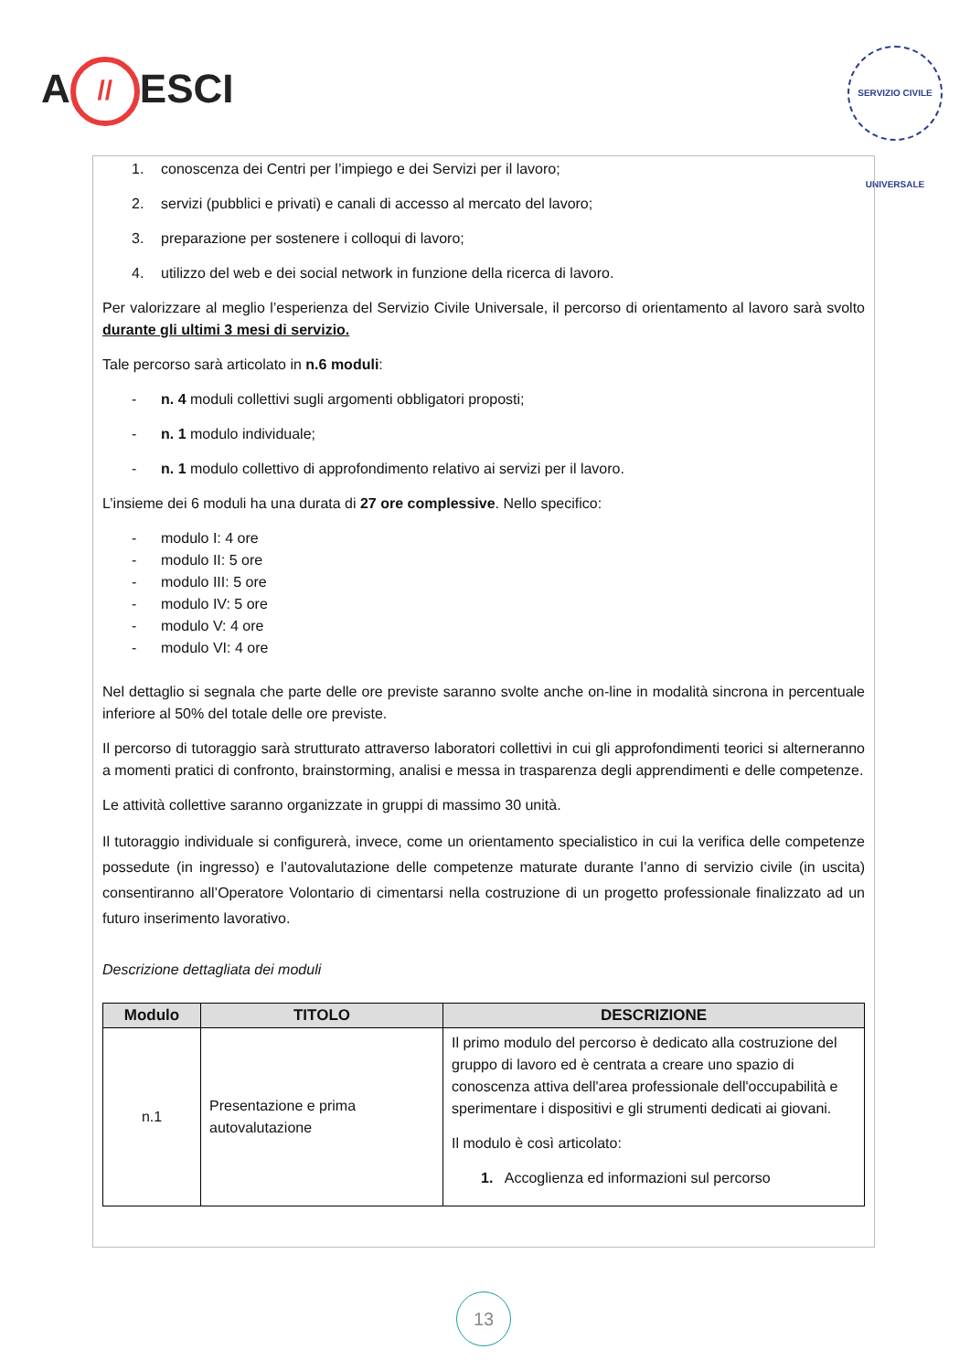A // ESCI
SERVIZIO CIVILE UNIVERSALE
1. conoscenza dei Centri per l’impiego e dei Servizi per il lavoro;
2. servizi (pubblici e privati) e canali di accesso al mercato del lavoro;
3. preparazione per sostenere i colloqui di lavoro;
4. utilizzo del web e dei social network in funzione della ricerca di lavoro.
Per valorizzare al meglio l’esperienza del Servizio Civile Universale, il percorso di orientamento al lavoro sarà svolto durante gli ultimi 3 mesi di servizio.
Tale percorso sarà articolato in n.6 moduli:
- n. 4 moduli collettivi sugli argomenti obbligatori proposti;
- n. 1 modulo individuale;
- n. 1 modulo collettivo di approfondimento relativo ai servizi per il lavoro.
L’insieme dei 6 moduli ha una durata di 27 ore complessive. Nello specifico:
- modulo I: 4 ore
- modulo II: 5 ore
- modulo III: 5 ore
- modulo IV: 5 ore
- modulo V: 4 ore
- modulo VI: 4 ore
Nel dettaglio si segnala che parte delle ore previste saranno svolte anche on-line in modalità sincrona in percentuale inferiore al 50% del totale delle ore previste.
Il percorso di tutoraggio sarà strutturato attraverso laboratori collettivi in cui gli approfondimenti teorici si alterneranno a momenti pratici di confronto, brainstorming, analisi e messa in trasparenza degli apprendimenti e delle competenze.
Le attività collettive saranno organizzate in gruppi di massimo 30 unità.
Il tutoraggio individuale si configurerà, invece, come un orientamento specialistico in cui la verifica delle competenze possedute (in ingresso) e l’autovalutazione delle competenze maturate durante l’anno di servizio civile (in uscita) consentiranno all’Operatore Volontario di cimentarsi nella costruzione di un progetto professionale finalizzato ad un futuro inserimento lavorativo.
Descrizione dettagliata dei moduli
| Modulo | TITOLO | DESCRIZIONE |
| --- | --- | --- |
| n.1 | Presentazione e prima autovalutazione | Il primo modulo del percorso è dedicato alla costruzione del gruppo di lavoro ed è centrata a creare uno spazio di conoscenza attiva dell'area professionale dell'occupabilità e sperimentare i dispositivi e gli strumenti dedicati ai giovani. Il modulo è così articolato: 1. Accoglienza ed informazioni sul percorso |
13